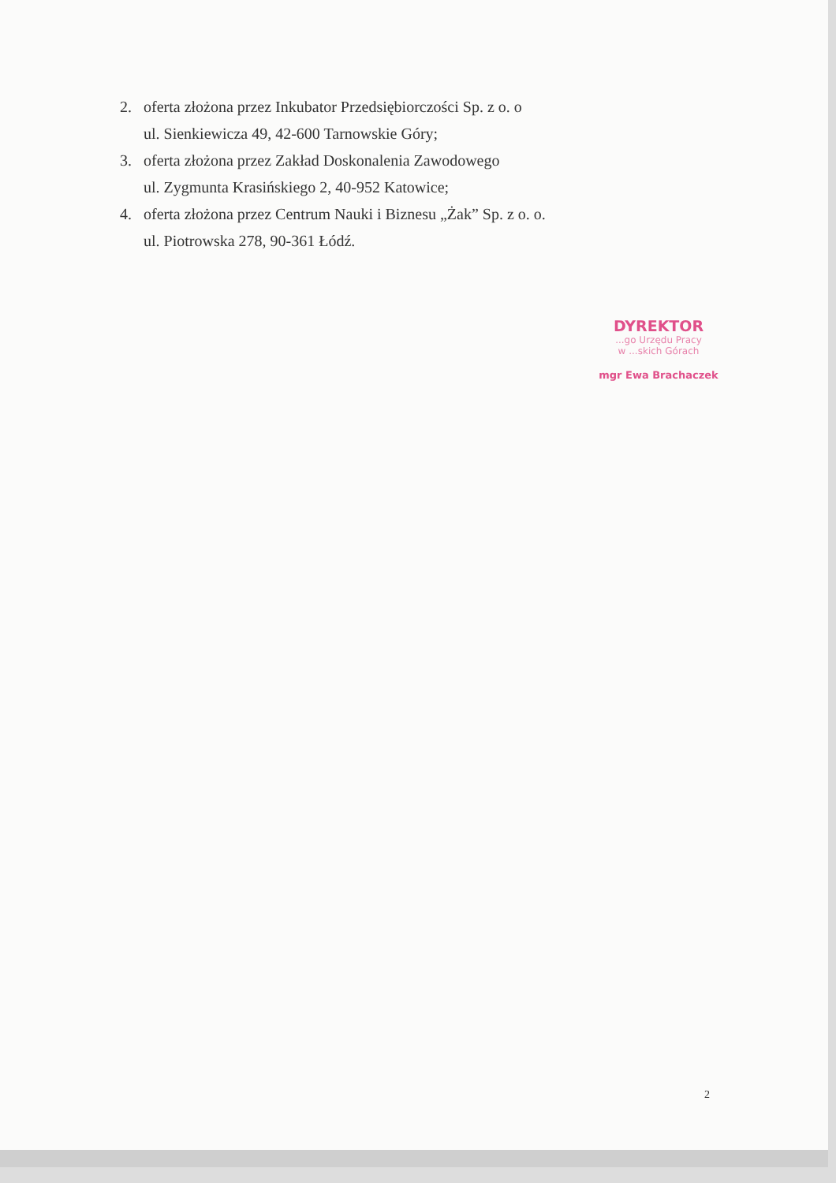2. oferta złożona przez Inkubator Przedsiębiorczości Sp. z o. o
ul. Sienkiewicza 49, 42-600 Tarnowskie Góry;
3. oferta złożona przez Zakład Doskonalenia Zawodowego
ul. Zygmunta Krasińskiego 2, 40-952 Katowice;
4. oferta złożona przez Centrum Nauki i Biznesu „Żak” Sp. z o. o.
ul. Piotrowska 278, 90-361 Łódź.
DYREKTOR
...go Urzędu Pracy
w ...skich Górach
mgr Ewa Brachaczek
2